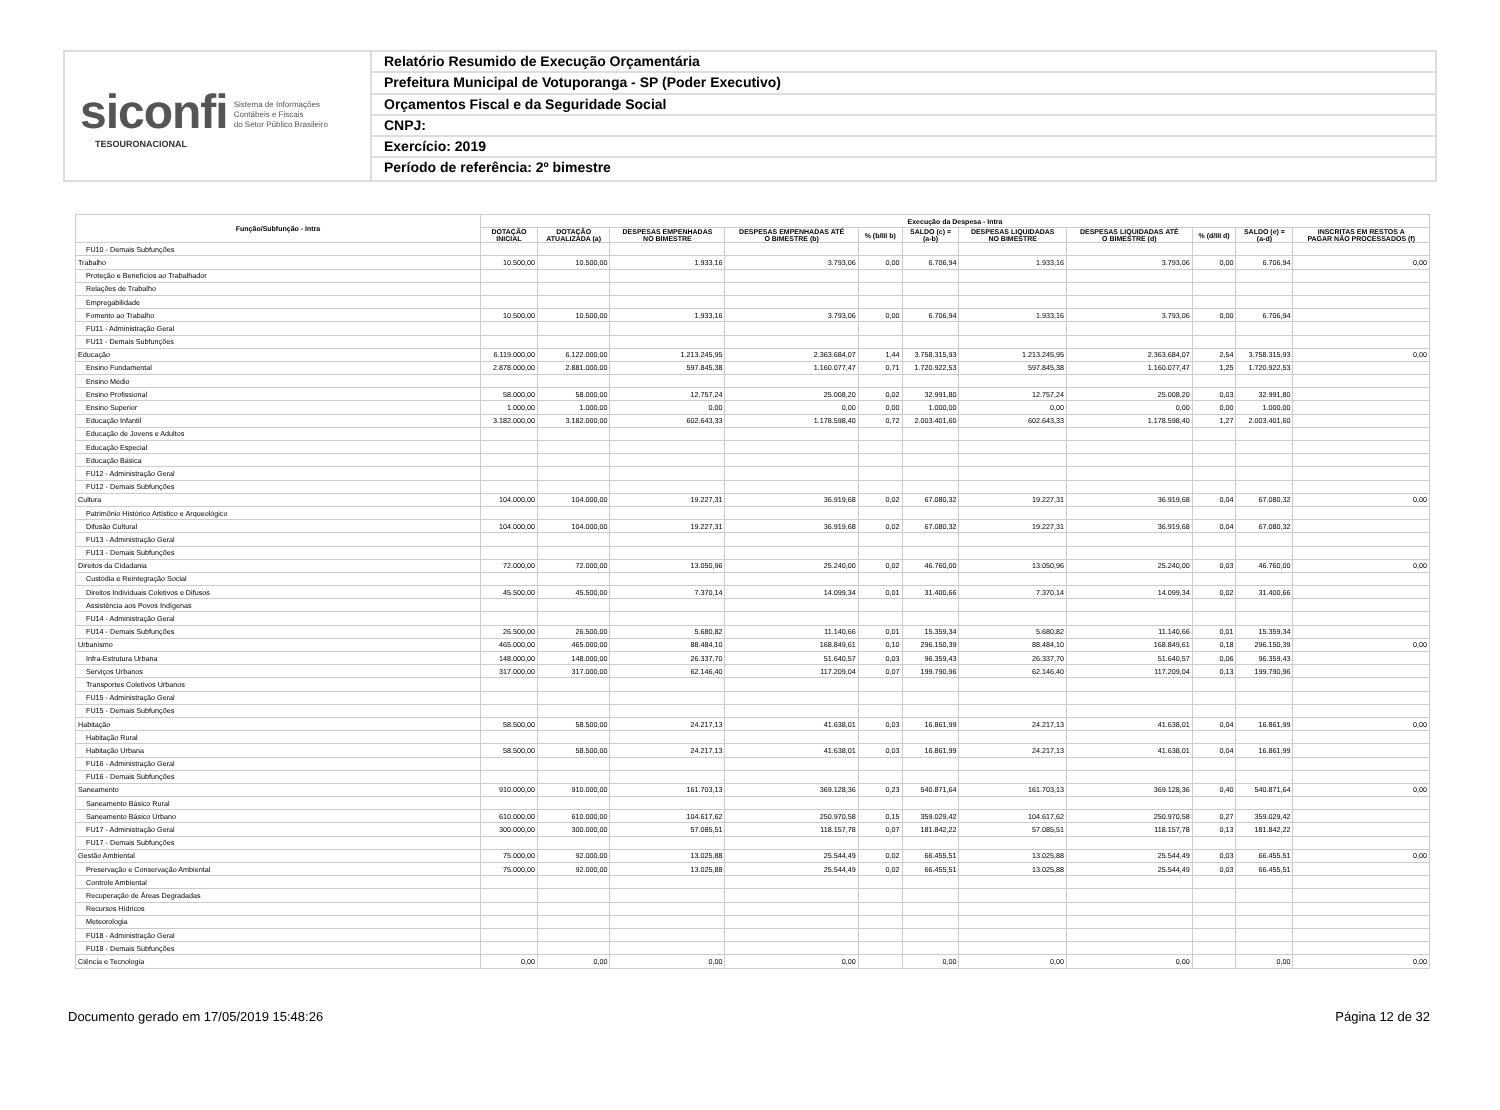siconfi Sistema de Informações
Contábeis e Fiscais
do Setor Público Brasileiro
TESOURONACIONAL
Relatório Resumido de Execução Orçamentária
Prefeitura Municipal de Votuporanga - SP (Poder Executivo)
Orçamentos Fiscal e da Seguridade Social
CNPJ:
Exercício: 2019
Período de referência: 2º bimestre
| Função/Subfunção - Intra | Execução da Despesa - Intra | | | | | | | | | | |
| --- | --- | --- | --- | --- | --- | --- | --- | --- | --- | --- | --- |
| | DOTAÇÃO INICIAL | DOTAÇÃO ATUALIZADA (a) | DESPESAS EMPENHADAS NO BIMESTRE | DESPESAS EMPENHADAS ATÉ O BIMESTRE (b) | % (b/III b) | SALDO (c) = (a-b) | DESPESAS LIQUIDADAS NO BIMESTRE | DESPESAS LIQUIDADAS ATÉ O BIMESTRE (d) | % (d/III d) | SALDO (e) = (a-d) | INSCRITAS EM RESTOS A PAGAR NÃO PROCESSADOS (f) |
| FU10 - Demais Subfunções | | | | | | | | | | | |
| Trabalho | 10.500,00 | 10.500,00 | 1.933,16 | 3.793,06 | 0,00 | 6.706,94 | 1.933,16 | 3.793,06 | 0,00 | 6.706,94 | 0,00 |
| Proteção e Benefícios ao Trabalhador | | | | | | | | | | | |
| Relações de Trabalho | | | | | | | | | | | |
| Empregabilidade | | | | | | | | | | | |
| Fomento ao Trabalho | 10.500,00 | 10.500,00 | 1.933,16 | 3.793,06 | 0,00 | 6.706,94 | 1.933,16 | 3.793,06 | 0,00 | 6.706,94 | |
| FU11 - Administração Geral | | | | | | | | | | | |
| FU11 - Demais Subfunções | | | | | | | | | | | |
| Educação | 6.119.000,00 | 6.122.000,00 | 1.213.245,95 | 2.363.684,07 | 1,44 | 3.758.315,93 | 1.213.245,95 | 2.363.684,07 | 2,54 | 3.758.315,93 | 0,00 |
| Ensino Fundamental | 2.878.000,00 | 2.881.000,00 | 597.845,38 | 1.160.077,47 | 0,71 | 1.720.922,53 | 597.845,38 | 1.160.077,47 | 1,25 | 1.720.922,53 | |
| Ensino Médio | | | | | | | | | | | |
| Ensino Profissional | 58.000,00 | 58.000,00 | 12.757,24 | 25.008,20 | 0,02 | 32.991,80 | 12.757,24 | 25.008,20 | 0,03 | 32.991,80 | |
| Ensino Superior | 1.000,00 | 1.000,00 | 0,00 | 0,00 | 0,00 | 1.000,00 | 0,00 | 0,00 | 0,00 | 1.000,00 | |
| Educação Infantil | 3.182.000,00 | 3.182.000,00 | 602.643,33 | 1.178.598,40 | 0,72 | 2.003.401,60 | 602.643,33 | 1.178.598,40 | 1,27 | 2.003.401,60 | |
| Educação de Jovens e Adultos | | | | | | | | | | | |
| Educação Especial | | | | | | | | | | | |
| Educação Básica | | | | | | | | | | | |
| FU12 - Administração Geral | | | | | | | | | | | |
| FU12 - Demais Subfunções | | | | | | | | | | | |
| Cultura | 104.000,00 | 104.000,00 | 19.227,31 | 36.919,68 | 0,02 | 67.080,32 | 19.227,31 | 36.919,68 | 0,04 | 67.080,32 | 0,00 |
| Patrimônio Histórico Artístico e Arqueológico | | | | | | | | | | | |
| Difusão Cultural | 104.000,00 | 104.000,00 | 19.227,31 | 36.919,68 | 0,02 | 67.080,32 | 19.227,31 | 36.919,68 | 0,04 | 67.080,32 | |
| FU13 - Administração Geral | | | | | | | | | | | |
| FU13 - Demais Subfunções | | | | | | | | | | | |
| Direitos da Cidadania | 72.000,00 | 72.000,00 | 13.050,96 | 25.240,00 | 0,02 | 46.760,00 | 13.050,96 | 25.240,00 | 0,03 | 46.760,00 | 0,00 |
| Custódia e Reintegração Social | | | | | | | | | | | |
| Direitos Individuais Coletivos e Difusos | 45.500,00 | 45.500,00 | 7.370,14 | 14.099,34 | 0,01 | 31.400,66 | 7.370,14 | 14.099,34 | 0,02 | 31.400,66 | |
| Assistência aos Povos Indígenas | | | | | | | | | | | |
| FU14 - Administração Geral | | | | | | | | | | | |
| FU14 - Demais Subfunções | 26.500,00 | 26.500,00 | 5.680,82 | 11.140,66 | 0,01 | 15.359,34 | 5.680,82 | 11.140,66 | 0,01 | 15.359,34 | |
| Urbanismo | 465.000,00 | 465.000,00 | 88.484,10 | 168.849,61 | 0,10 | 296.150,39 | 88.484,10 | 168.849,61 | 0,18 | 296.150,39 | 0,00 |
| Infra-Estrutura Urbana | 148.000,00 | 148.000,00 | 26.337,70 | 51.640,57 | 0,03 | 96.359,43 | 26.337,70 | 51.640,57 | 0,06 | 96.359,43 | |
| Serviços Urbanos | 317.000,00 | 317.000,00 | 62.146,40 | 117.209,04 | 0,07 | 199.790,96 | 62.146,40 | 117.209,04 | 0,13 | 199.790,96 | |
| Transportes Coletivos Urbanos | | | | | | | | | | | |
| FU15 - Administração Geral | | | | | | | | | | | |
| FU15 - Demais Subfunções | | | | | | | | | | | |
| Habitação | 58.500,00 | 58.500,00 | 24.217,13 | 41.638,01 | 0,03 | 16.861,99 | 24.217,13 | 41.638,01 | 0,04 | 16.861,99 | 0,00 |
| Habitação Rural | | | | | | | | | | | |
| Habitação Urbana | 58.500,00 | 58.500,00 | 24.217,13 | 41.638,01 | 0,03 | 16.861,99 | 24.217,13 | 41.638,01 | 0,04 | 16.861,99 | |
| FU16 - Administração Geral | | | | | | | | | | | |
| FU16 - Demais Subfunções | | | | | | | | | | | |
| Saneamento | 910.000,00 | 910.000,00 | 161.703,13 | 369.128,36 | 0,23 | 540.871,64 | 161.703,13 | 369.128,36 | 0,40 | 540.871,64 | 0,00 |
| Saneamento Básico Rural | | | | | | | | | | | |
| Saneamento Básico Urbano | 610.000,00 | 610.000,00 | 104.617,62 | 250.970,58 | 0,15 | 359.029,42 | 104.617,62 | 250.970,58 | 0,27 | 359.029,42 | |
| FU17 - Administração Geral | 300.000,00 | 300.000,00 | 57.085,51 | 118.157,78 | 0,07 | 181.842,22 | 57.085,51 | 118.157,78 | 0,13 | 181.842,22 | |
| FU17 - Demais Subfunções | | | | | | | | | | | |
| Gestão Ambiental | 75.000,00 | 92.000,00 | 13.025,88 | 25.544,49 | 0,02 | 66.455,51 | 13.025,88 | 25.544,49 | 0,03 | 66.455,51 | 0,00 |
| Preservação e Conservação Ambiental | 75.000,00 | 92.000,00 | 13.025,88 | 25.544,49 | 0,02 | 66.455,51 | 13.025,88 | 25.544,49 | 0,03 | 66.455,51 | |
| Controle Ambiental | | | | | | | | | | | |
| Recuperação de Áreas Degradadas | | | | | | | | | | | |
| Recursos Hídricos | | | | | | | | | | | |
| Meteorologia | | | | | | | | | | | |
| FU18 - Administração Geral | | | | | | | | | | | |
| FU18 - Demais Subfunções | | | | | | | | | | | |
| Ciência e Tecnologia | 0,00 | 0,00 | 0,00 | 0,00 | | 0,00 | 0,00 | 0,00 | | 0,00 | 0,00 |
Documento gerado em 17/05/2019 15:48:26 Página 12 de 32